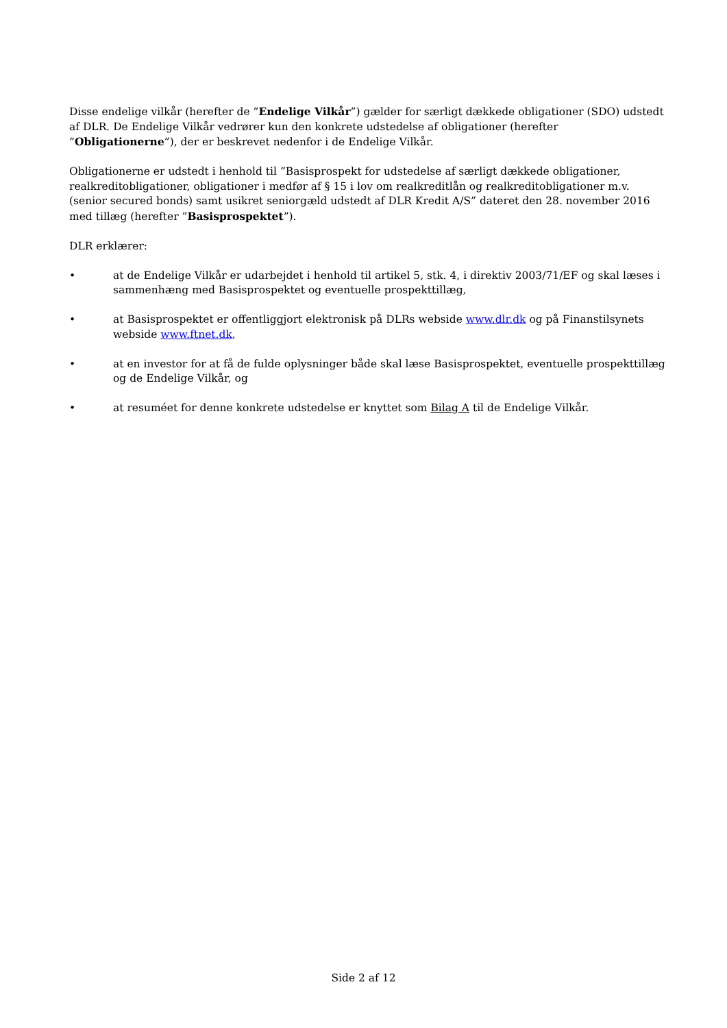Disse endelige vilkår (herefter de ”Endelige Vilkår”) gælder for særligt dækkede obligationer (SDO) udstedt af DLR. De Endelige Vilkår vedrører kun den konkrete udstedelse af obligationer (herefter ”Obligationerne”), der er beskrevet nedenfor i de Endelige Vilkår.
Obligationerne er udstedt i henhold til ”Basisprospekt for udstedelse af særligt dækkede obligationer, realkreditobligationer, obligationer i medfør af § 15 i lov om realkreditlån og realkreditobligationer m.v. (senior secured bonds) samt usikret seniorgæld udstedt af DLR Kredit A/S” dateret den 28. november 2016 med tillæg (herefter ”Basisprospektet”).
DLR erklærer:
• at de Endelige Vilkår er udarbejdet i henhold til artikel 5, stk. 4, i direktiv 2003/71/EF og skal læses i sammenhæng med Basisprospektet og eventuelle prospekttillæg,
• at Basisprospektet er offentliggjort elektronisk på DLRs webside www.dlr.dk og på Finanstilsynets webside www.ftnet.dk,
• at en investor for at få de fulde oplysninger både skal læse Basisprospektet, eventuelle prospekttillæg og de Endelige Vilkår, og
• at resuméet for denne konkrete udstedelse er knyttet som Bilag A til de Endelige Vilkår.
Side 2 af 12